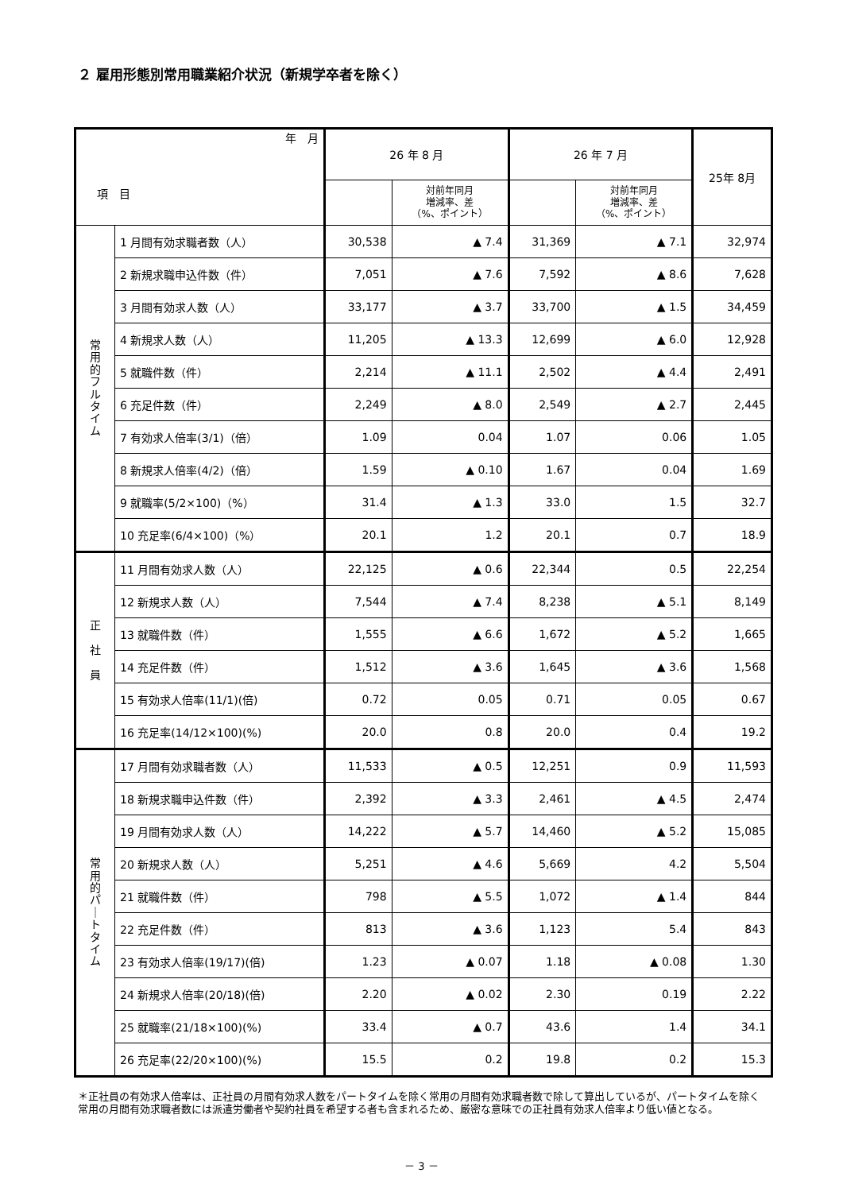２ 雇用形態別常用職業紹介状況（新規学卒者を除く）
| 年 月 項 目 | | 26 年 8 月 | | 26 年 7 月 | | 25年 8月 |
| --- | --- | --- | --- | --- | --- | --- |
| | | | 対前年同月 増減率、差 （%、ポイント） | | 対前年同月 増減率、差 （%、ポイント） | |
| 常 用 的 フ ル タ イ ム | 1 月間有効求職者数（人） | 30,538 | ▲ 7.4 | 31,369 | ▲ 7.1 | 32,974 |
| | 2 新規求職申込件数（件） | 7,051 | ▲ 7.6 | 7,592 | ▲ 8.6 | 7,628 |
| | 3 月間有効求人数（人） | 33,177 | ▲ 3.7 | 33,700 | ▲ 1.5 | 34,459 |
| | 4 新規求人数（人） | 11,205 | ▲ 13.3 | 12,699 | ▲ 6.0 | 12,928 |
| | 5 就職件数（件） | 2,214 | ▲ 11.1 | 2,502 | ▲ 4.4 | 2,491 |
| | 6 充足件数（件） | 2,249 | ▲ 8.0 | 2,549 | ▲ 2.7 | 2,445 |
| | 7 有効求人倍率(3/1)（倍） | 1.09 | 0.04 | 1.07 | 0.06 | 1.05 |
| | 8 新規求人倍率(4/2)（倍） | 1.59 | ▲ 0.10 | 1.67 | 0.04 | 1.69 |
| | 9 就職率(5/2×100)（%） | 31.4 | ▲ 1.3 | 33.0 | 1.5 | 32.7 |
| | 10 充足率(6/4×100)（%） | 20.1 | 1.2 | 20.1 | 0.7 | 18.9 |
| 正 社 員 | 11 月間有効求人数（人） | 22,125 | ▲ 0.6 | 22,344 | 0.5 | 22,254 |
| | 12 新規求人数（人） | 7,544 | ▲ 7.4 | 8,238 | ▲ 5.1 | 8,149 |
| | 13 就職件数（件） | 1,555 | ▲ 6.6 | 1,672 | ▲ 5.2 | 1,665 |
| | 14 充足件数（件） | 1,512 | ▲ 3.6 | 1,645 | ▲ 3.6 | 1,568 |
| | 15 有効求人倍率(11/1)(倍) | 0.72 | 0.05 | 0.71 | 0.05 | 0.67 |
| | 16 充足率(14/12×100)(%) | 20.0 | 0.8 | 20.0 | 0.4 | 19.2 |
| 常 用 的 パ ｜ ト タ イ ム | 17 月間有効求職者数（人） | 11,533 | ▲ 0.5 | 12,251 | 0.9 | 11,593 |
| | 18 新規求職申込件数（件） | 2,392 | ▲ 3.3 | 2,461 | ▲ 4.5 | 2,474 |
| | 19 月間有効求人数（人） | 14,222 | ▲ 5.7 | 14,460 | ▲ 5.2 | 15,085 |
| | 20 新規求人数（人） | 5,251 | ▲ 4.6 | 5,669 | 4.2 | 5,504 |
| | 21 就職件数（件） | 798 | ▲ 5.5 | 1,072 | ▲ 1.4 | 844 |
| | 22 充足件数（件） | 813 | ▲ 3.6 | 1,123 | 5.4 | 843 |
| | 23 有効求人倍率(19/17)(倍) | 1.23 | ▲ 0.07 | 1.18 | ▲ 0.08 | 1.30 |
| | 24 新規求人倍率(20/18)(倍) | 2.20 | ▲ 0.02 | 2.30 | 0.19 | 2.22 |
| | 25 就職率(21/18×100)(%) | 33.4 | ▲ 0.7 | 43.6 | 1.4 | 34.1 |
| | 26 充足率(22/20×100)(%) | 15.5 | 0.2 | 19.8 | 0.2 | 15.3 |
＊正社員の有効求人倍率は、正社員の月間有効求人数をパートタイムを除く常用の月間有効求職者数で除して算出しているが、パートタイムを除く常用の月間有効求職者数には派遣労働者や契約社員を希望する者も含まれるため、厳密な意味での正社員有効求人倍率より低い値となる。
－ 3 －